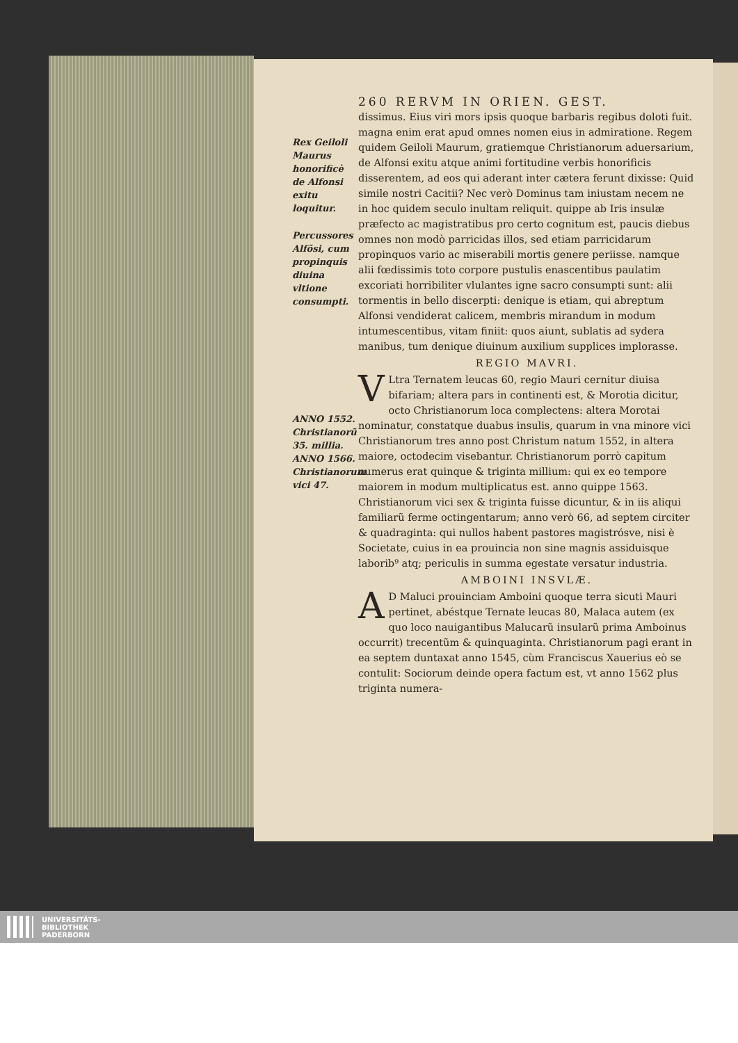Rex Geiloli Maurus honorificè de Alfonsi exitu loquitur.
Percussores Alfõsi, cum propinquis diuina vltione consumpti.
ANNO 1552. Christianorũ 35. millia. ANNO 1566. Christianorum vici 47.
260 RERVM IN ORIEN. GEST.
dissimus. Eius viri mors ipsis quoque barbaris regibus doloti fuit. magna enim erat apud omnes nomen eius in admiratione. Regem quidem Geiloli Maurum, gratiemque Christianorum aduersarium, de Alfonsi exitu atque animi fortitudine verbis honorificis disserentem, ad eos qui aderant inter cætera ferunt dixisse: Quid simile nostri Cacitii? Nec verò Dominus tam iniustam necem ne in hoc quidem seculo inultam reliquit. quippe ab Iris insulæ præfecto ac magistratibus pro certo cognitum est, paucis diebus omnes non modò parricidas illos, sed etiam parricidarum propinquos vario ac miserabili mortis genere periisse. namque alii fœdissimis toto corpore pustulis enascentibus paulatim excoriati horribiliter vlulantes igne sacro consumpti sunt: alii tormentis in bello discerpti: denique is etiam, qui abreptum Alfonsi vendiderat calicem, membris mirandum in modum intumescentibus, vitam finiit: quos aiunt, sublatis ad sydera manibus, tum denique diuinum auxilium supplices implorasse.
REGIO MAVRI.
VLtra Ternatem leucas 60, regio Mauri cernitur diuisa bifariam; altera pars in continenti est, & Morotia dicitur, octo Christianorum loca complectens: altera Morotai nominatur, constatque duabus insulis, quarum in vna minore vici Christianorum tres anno post Christum natum 1552, in altera maiore, octodecim visebantur. Christianorum porrò capitum numerus erat quinque & triginta millium: qui ex eo tempore maiorem in modum multiplicatus est. anno quippe 1563. Christianorum vici sex & triginta fuisse dicuntur, & in iis aliqui familiarũ ferme octingentarum; anno verò 66, ad septem circiter & quadraginta: qui nullos habent pastores magistrósve, nisi è Societate, cuius in ea prouincia non sine magnis assiduisque laborib⁹ atq; periculis in summa egestate versatur industria.
AMBOINI INSVLÆ.
AD Maluci prouinciam Amboini quoque terra sicuti Mauri pertinet, abéstque Ternate leucas 80, Malaca autem (ex quo loco nauigantibus Malucarũ insularũ prima Amboinus occurrit) trecentũm & quinquaginta. Christianorum pagi erant in ea septem duntaxat anno 1545, cùm Franciscus Xauerius eò se contulit: Sociorum deinde opera factum est, vt anno 1562 plus triginta numera-
UNIVERSITÄTS-
BIBLIOTHEK
PADERBORN